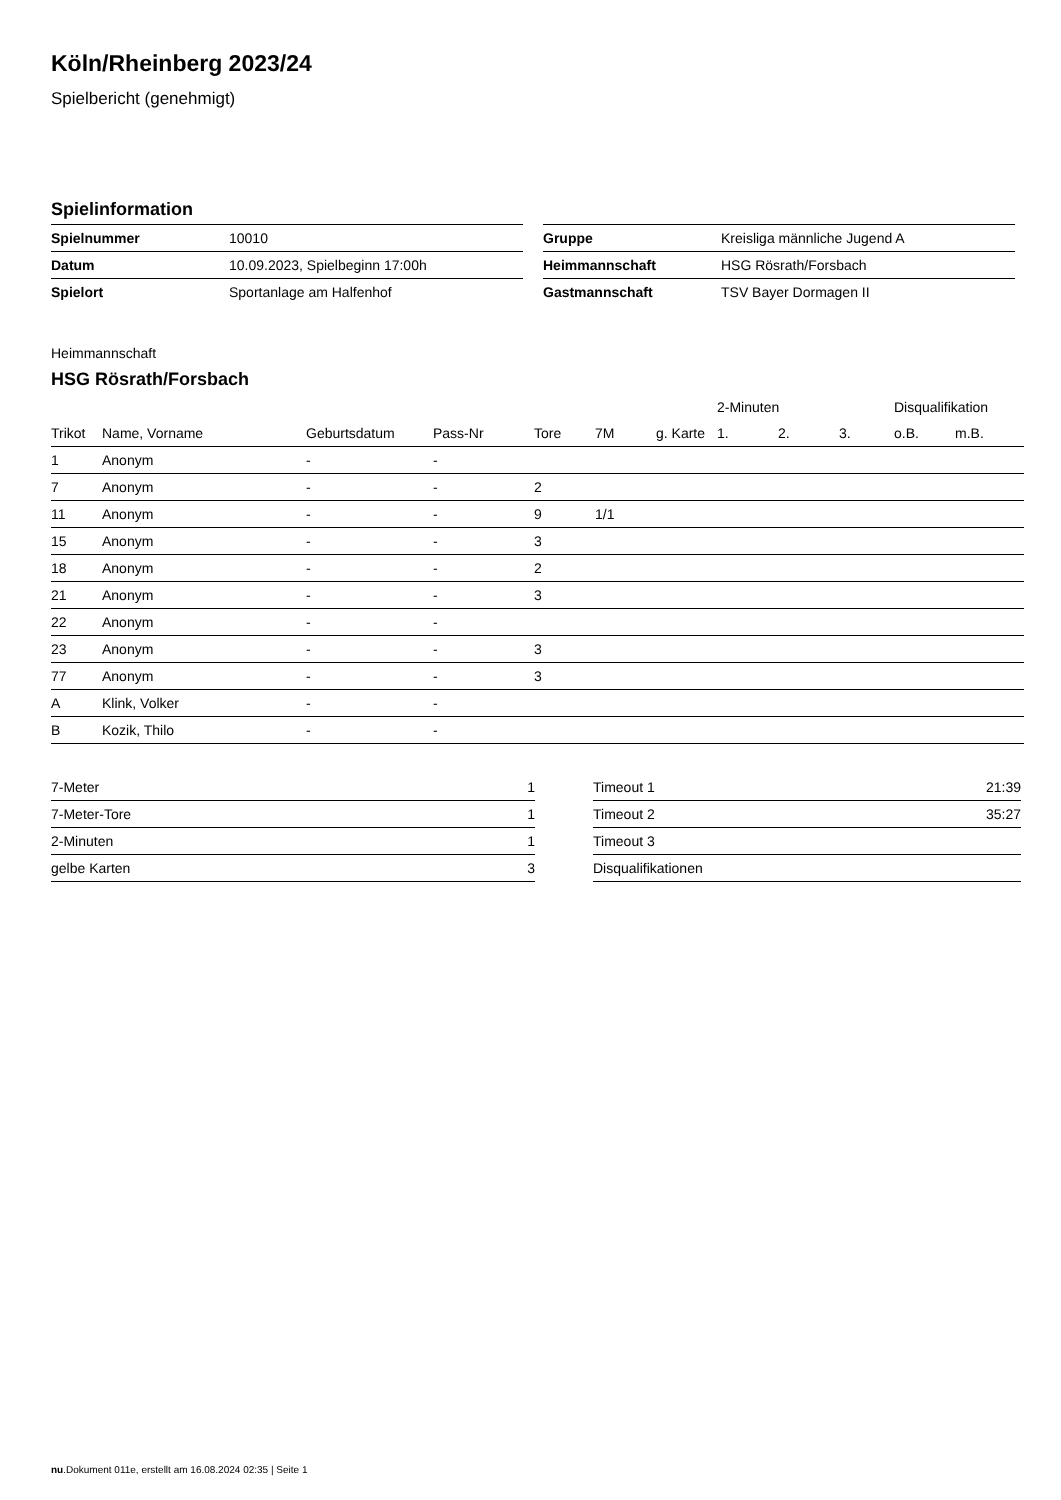Köln/Rheinberg 2023/24
Spielbericht (genehmigt)
Spielinformation
| Spielnummer | 10010 |
| Datum | 10.09.2023, Spielbeginn 17:00h |
| Spielort | Sportanlage am Halfenhof |
| Gruppe | Kreisliga männliche Jugend A |
| Heimmannschaft | HSG Rösrath/Forsbach |
| Gastmannschaft | TSV Bayer Dormagen II |
Heimmannschaft
HSG Rösrath/Forsbach
| | | | | | | | 2-Minuten | | | Disqualifikation | |
| --- | --- | --- | --- | --- | --- | --- | --- | --- | --- | --- | --- |
| Trikot | Name, Vorname | Geburtsdatum | Pass-Nr | Tore | 7M | g. Karte | 1. | 2. | 3. | o.B. | m.B. |
| 1 | Anonym | - | - | | | | | | | | |
| 7 | Anonym | - | - | 2 | | | | | | | |
| 11 | Anonym | - | - | 9 | 1/1 | | | | | | |
| 15 | Anonym | - | - | 3 | | | | | | | |
| 18 | Anonym | - | - | 2 | | | | | | | |
| 21 | Anonym | - | - | 3 | | | | | | | |
| 22 | Anonym | - | - | | | | | | | | |
| 23 | Anonym | - | - | 3 | | | | | | | |
| 77 | Anonym | - | - | 3 | | | | | | | |
| A | Klink, Volker | - | - | | | | | | | | |
| B | Kozik, Thilo | - | - | | | | | | | | |
| 7-Meter | 1 |
| 7-Meter-Tore | 1 |
| 2-Minuten | 1 |
| gelbe Karten | 3 |
| Timeout 1 | 21:39 |
| Timeout 2 | 35:27 |
| Timeout 3 | |
| Disqualifikationen | |
nu.Dokument 011e, erstellt am 16.08.2024 02:35 | Seite 1